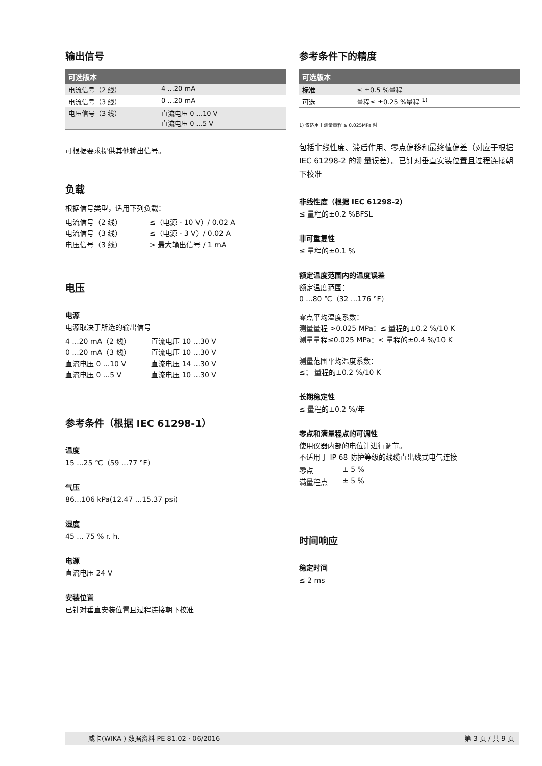输出信号
| 可选版本 | |
| --- | --- |
| 电流信号（2 线） | 4 ...20 mA |
| 电流信号（3 线） | 0 ...20 mA |
| 电压信号（3 线） | 直流电压 0 ...10 V 直流电压 0 ...5 V |
可根据要求提供其他输出信号。
负载
根据信号类型，适用下列负载：
| 电流信号（2 线） | ≤（电源 - 10 V）/ 0.02 A |
| 电流信号（3 线） | ≤（电源 - 3 V）/ 0.02 A |
| 电压信号（3 线） | > 最大输出信号 / 1 mA |
电压
电源
电源取决于所选的输出信号
| 4 ...20 mA（2 线） | 直流电压 10 ...30 V |
| 0 ...20 mA（3 线） | 直流电压 10 ...30 V |
| 直流电压 0 ...10 V | 直流电压 14 ...30 V |
| 直流电压 0 ...5 V | 直流电压 10 ...30 V |
参考条件（根据 IEC 61298-1）
温度
15 ...25 ℃（59 ...77 °F）
气压
86...106 kPa(12.47 ...15.37 psi)
湿度
45 ... 75 % r. h.
电源
直流电压 24 V
安装位置
已针对垂直安装位置且过程连接朝下校准
参考条件下的精度
| 可选版本 | |
| --- | --- |
| 标准 | ≤ ±0.5 %量程 |
| 可选 | 量程≤ ±0.25 %量程 <sup>1)</sup> |
1) 仅适用于测量量程 ≥ 0.025MPa 时
包括非线性度、滞后作用、零点偏移和最终值偏差（对应于根据 IEC 61298-2 的测量误差）。已针对垂直安装位置且过程连接朝下校准
非线性度（根据 IEC 61298-2）
≤ 量程的±0.2 %BFSL
非可重复性
≤ 量程的±0.1 %
额定温度范围内的温度误差
额定温度范围：
0 ...80 ℃（32 ...176 °F）
零点平均温度系数：
测量量程 >0.025 MPa：≤ 量程的±0.2 %/10 K
测量量程≤0.025 MPa：< 量程的±0.4 %/10 K
测量范围平均温度系数：
≤； 量程的±0.2 %/10 K
长期稳定性
≤ 量程的±0.2 %/年
零点和满量程点的可调性
使用仪器内部的电位计进行调节。
不适用于 IP 68 防护等级的线缆直出线式电气连接
| 零点 | ± 5 % |
| 满量程点 | ± 5 % |
时间响应
稳定时间
≤ 2 ms
威卡(WIKA ) 数据资料 PE 81.02 · 06/2016 第 3 页 / 共 9 页